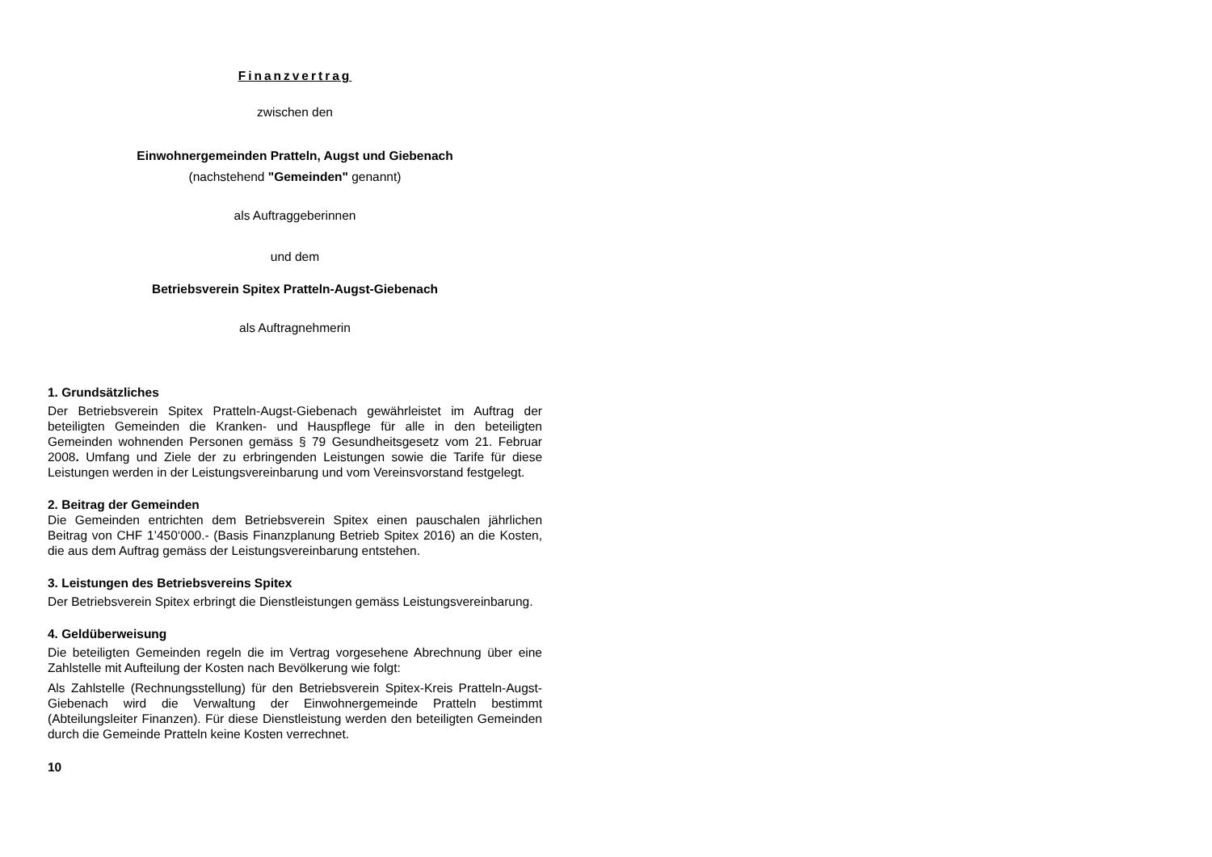Finanzvertrag
zwischen den
Einwohnergemeinden Pratteln, Augst und Giebenach
(nachstehend "Gemeinden" genannt)
als Auftraggeberinnen
und dem
Betriebsverein Spitex Pratteln-Augst-Giebenach
als Auftragnehmerin
1. Grundsätzliches
Der Betriebsverein Spitex Pratteln-Augst-Giebenach gewährleistet im Auftrag der beteiligten Gemeinden die Kranken- und Hauspflege für alle in den beteiligten Gemeinden wohnenden Personen gemäss § 79 Gesundheitsgesetz vom 21. Februar 2008. Umfang und Ziele der zu erbringenden Leistungen sowie die Tarife für diese Leistungen werden in der Leistungsvereinbarung und vom Vereinsvorstand festgelegt.
2. Beitrag der Gemeinden
Die Gemeinden entrichten dem Betriebsverein Spitex einen pauschalen jährlichen Beitrag von CHF 1’450‘000.- (Basis Finanzplanung Betrieb Spitex 2016) an die Kosten, die aus dem Auftrag gemäss der Leistungsvereinbarung entstehen.
3. Leistungen des Betriebsvereins Spitex
Der Betriebsverein Spitex erbringt die Dienstleistungen gemäss Leistungsvereinbarung.
4. Geldüberweisung
Die beteiligten Gemeinden regeln die im Vertrag vorgesehene Abrechnung über eine Zahlstelle mit Aufteilung der Kosten nach Bevölkerung wie folgt:
Als Zahlstelle (Rechnungsstellung) für den Betriebsverein Spitex-Kreis Pratteln-Augst-Giebenach wird die Verwaltung der Einwohnergemeinde Pratteln bestimmt (Abteilungsleiter Finanzen). Für diese Dienstleistung werden den beteiligten Gemeinden durch die Gemeinde Pratteln keine Kosten verrechnet.
10